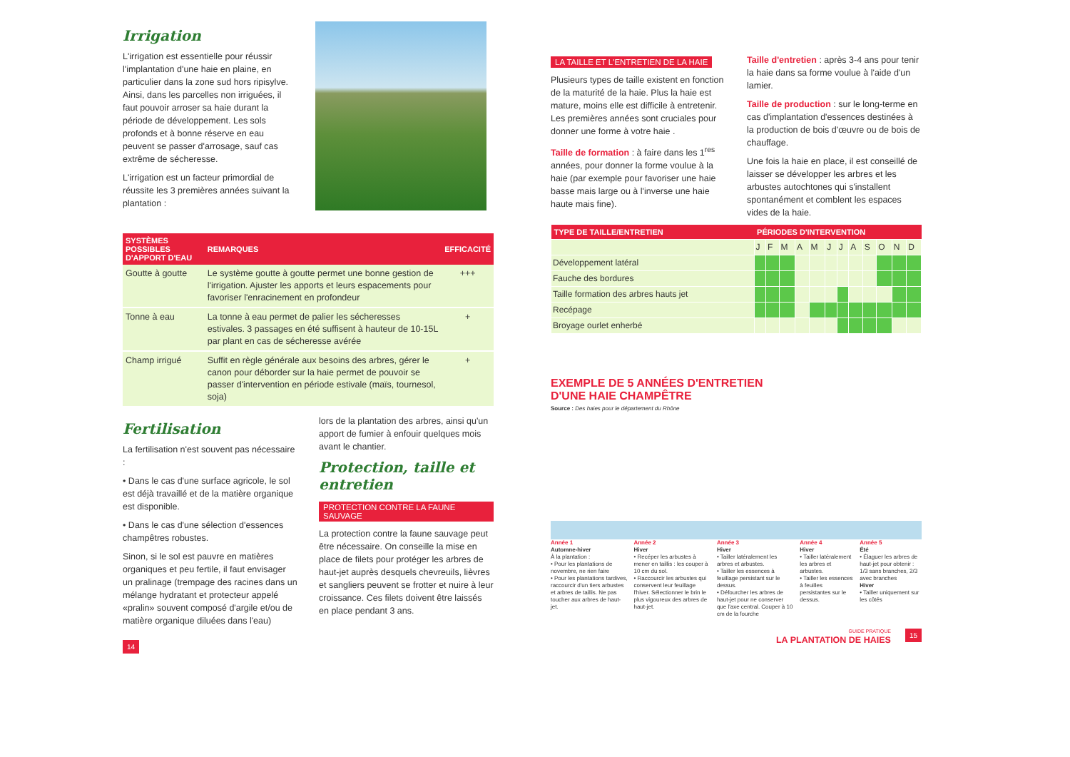Irrigation
L'irrigation est essentielle pour réussir l'implantation d'une haie en plaine, en particulier dans la zone sud hors ripisylve. Ainsi, dans les parcelles non irriguées, il faut pouvoir arroser sa haie durant la période de développement. Les sols profonds et à bonne réserve en eau peuvent se passer d'arrosage, sauf cas extrême de sécheresse.
L'irrigation est un facteur primordial de réussite les 3 premières années suivant la plantation :
| SYSTÈMES POSSIBLES D'APPORT D'EAU | REMARQUES | EFFICACITÉ |
| --- | --- | --- |
| Goutte à goutte | Le système goutte à goutte permet une bonne gestion de l'irrigation. Ajuster les apports et leurs espacements pour favoriser l'enracinement en profondeur | +++ |
| Tonne à eau | La tonne à eau permet de palier les sécheresses estivales. 3 passages en été suffisent à hauteur de 10-15L par plant en cas de sécheresse avérée | + |
| Champ irrigué | Suffit en règle générale aux besoins des arbres, gérer le canon pour déborder sur la haie permet de pouvoir se passer d'intervention en période estivale (maïs, tournesol, soja) | + |
Fertilisation
La fertilisation n'est souvent pas nécessaire :
• Dans le cas d'une surface agricole, le sol est déjà travaillé et de la matière organique est disponible.
• Dans le cas d'une sélection d'essences champêtres robustes.
Sinon, si le sol est pauvre en matières organiques et peu fertile, il faut envisager un pralinage (trempage des racines dans un mélange hydratant et protecteur appelé «pralin» souvent composé d'argile et/ou de matière organique diluées dans l'eau)
lors de la plantation des arbres, ainsi qu'un apport de fumier à enfouir quelques mois avant le chantier.
Protection, taille et entretien
PROTECTION CONTRE LA FAUNE SAUVAGE
La protection contre la faune sauvage peut être nécessaire. On conseille la mise en place de filets pour protéger les arbres de haut-jet auprès desquels chevreuils, lièvres et sangliers peuvent se frotter et nuire à leur croissance. Ces filets doivent être laissés en place pendant 3 ans.
14
LA TAILLE ET L'ENTRETIEN DE LA HAIE
Plusieurs types de taille existent en fonction de la maturité de la haie. Plus la haie est mature, moins elle est difficile à entretenir. Les premières années sont cruciales pour donner une forme à votre haie .
Taille de formation : à faire dans les 1<sup>res</sup> années, pour donner la forme voulue à la haie (par exemple pour favoriser une haie basse mais large ou à l'inverse une haie haute mais fine).
Taille d'entretien : après 3-4 ans pour tenir la haie dans sa forme voulue à l'aide d'un lamier.
Taille de production : sur le long-terme en cas d'implantation d'essences destinées à la production de bois d'œuvre ou de bois de chauffage.
Une fois la haie en place, il est conseillé de laisser se développer les arbres et les arbustes autochtones qui s'installent spontanément et comblent les espaces vides de la haie.
| TYPE DE TAILLE/ENTRETIEN | PÉRIODES D'INTERVENTION | | | | | | | | | | | |
| --- | --- | --- | --- | --- | --- | --- | --- | --- | --- | --- | --- | --- |
| | J | F | M | A | M | J | J | A | S | O | N | D |
| Développement latéral | | | | | | | | | | | | |
| Fauche des bordures | | | | | | | | | | | | |
| Taille formation des arbres hauts jet | | | | | | | | | | | | |
| Recépage | | | | | | | | | | | | |
| Broyage ourlet enherbé | | | | | | | | | | | | |
EXEMPLE DE 5 ANNÉES D'ENTRETIEN
D'UNE HAIE CHAMPÊTRE
Source : Des haies pour le département du Rhône
Année 1
Automne-hiver
À la plantation :
• Pour les plantations de novembre, ne rien faire
• Pour les plantations tardives, raccourcir d'un tiers arbustes et arbres de taillis. Ne pas toucher aux arbres de haut-jet.
Année 2
Hiver
• Recéper les arbustes à mener en taillis : les couper à 10 cm du sol.
• Raccourcir les arbustes qui conservent leur feuillage l'hiver. Sélectionner le brin le plus vigoureux des arbres de haut-jet.
Année 3
Hiver
• Tailler latéralement les arbres et arbustes.
• Tailler les essences à feuillage persistant sur le dessus.
• Défourcher les arbres de haut-jet pour ne conserver que l'axe central. Couper à 10 cm de la fourche
Année 4
Hiver
• Tailler latéralement les arbres et arbustes.
• Tailler les essences à feuilles persistantes sur le dessus.
Année 5
Été
• Élaguer les arbres de haut-jet pour obtenir : 1/3 sans branches, 2/3 avec branches
Hiver
• Tailler uniquement sur les côtés
GUIDE PRATIQUE
LA PLANTATION DE HAIES
15